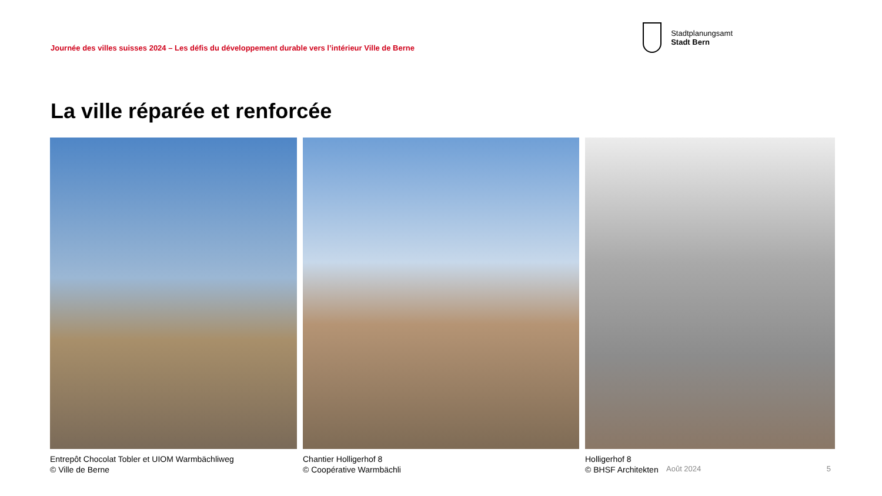Journée des villes suisses 2024 – Les défis du développement durable vers l’intérieur Ville de Berne
Stadtplanungsamt
Stadt Bern
La ville réparée et renforcée
Entrepôt Chocolat Tobler et UIOM Warmbächliweg
© Ville de Berne
Chantier Holligerhof 8
© Coopérative Warmbächli
Holligerhof 8
© BHSF Architekten
Août 2024 5